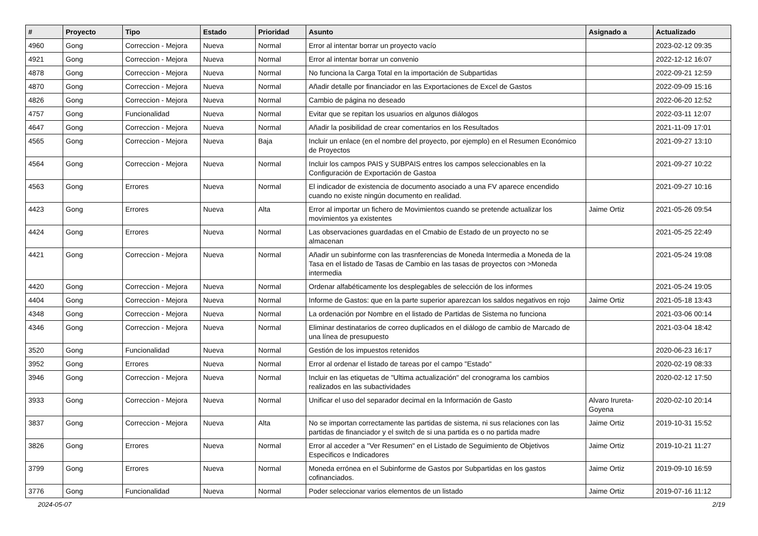| # | Proyecto | Tipo | Estado | Prioridad | Asunto | Asignado a | Actualizado |
| --- | --- | --- | --- | --- | --- | --- | --- |
| 4960 | Gong | Correccion - Mejora | Nueva | Normal | Error al intentar borrar un proyecto vacío | | 2023-02-12 09:35 |
| 4921 | Gong | Correccion - Mejora | Nueva | Normal | Error al intentar borrar un convenio | | 2022-12-12 16:07 |
| 4878 | Gong | Correccion - Mejora | Nueva | Normal | No funciona la Carga Total en la importación de Subpartidas | | 2022-09-21 12:59 |
| 4870 | Gong | Correccion - Mejora | Nueva | Normal | Añadir detalle por financiador en las Exportaciones de Excel de Gastos | | 2022-09-09 15:16 |
| 4826 | Gong | Correccion - Mejora | Nueva | Normal | Cambio de página no deseado | | 2022-06-20 12:52 |
| 4757 | Gong | Funcionalidad | Nueva | Normal | Evitar que se repitan los usuarios en algunos diálogos | | 2022-03-11 12:07 |
| 4647 | Gong | Correccion - Mejora | Nueva | Normal | Añadir la posibilidad de crear comentarios en los Resultados | | 2021-11-09 17:01 |
| 4565 | Gong | Correccion - Mejora | Nueva | Baja | Incluir un enlace (en el nombre del proyecto, por ejemplo) en el Resumen Económico de Proyectos | | 2021-09-27 13:10 |
| 4564 | Gong | Correccion - Mejora | Nueva | Normal | Incluir los campos PAIS y SUBPAIS entres los campos seleccionables en la Configuración de Exportación de Gastoa | | 2021-09-27 10:22 |
| 4563 | Gong | Errores | Nueva | Normal | El indicador de existencia de documento asociado a una FV aparece encendido cuando no existe ningún documento en realidad. | | 2021-09-27 10:16 |
| 4423 | Gong | Errores | Nueva | Alta | Error al importar un fichero de Movimientos cuando se pretende actualizar los movimientos ya existentes | Jaime Ortiz | 2021-05-26 09:54 |
| 4424 | Gong | Errores | Nueva | Normal | Las observaciones guardadas en el Cmabio de Estado de un proyecto no se almacenan | | 2021-05-25 22:49 |
| 4421 | Gong | Correccion - Mejora | Nueva | Normal | Añadir un subinforme con las trasnferencias de Moneda Intermedia a Moneda de la Tasa en el listado de Tasas de Cambio en las tasas de proyectos con >Moneda intermedia | | 2021-05-24 19:08 |
| 4420 | Gong | Correccion - Mejora | Nueva | Normal | Ordenar alfabéticamente los desplegables de selección de los informes | | 2021-05-24 19:05 |
| 4404 | Gong | Correccion - Mejora | Nueva | Normal | Informe de Gastos: que en la parte superior aparezcan los saldos negativos en rojo | Jaime Ortiz | 2021-05-18 13:43 |
| 4348 | Gong | Correccion - Mejora | Nueva | Normal | La ordenación por Nombre en el listado de Partidas de Sistema no funciona | | 2021-03-06 00:14 |
| 4346 | Gong | Correccion - Mejora | Nueva | Normal | Eliminar destinatarios de correo duplicados en el diálogo de cambio de Marcado de una línea de presupuesto | | 2021-03-04 18:42 |
| 3520 | Gong | Funcionalidad | Nueva | Normal | Gestión de los impuestos retenidos | | 2020-06-23 16:17 |
| 3952 | Gong | Errores | Nueva | Normal | Error al ordenar el listado de tareas por el campo "Estado" | | 2020-02-19 08:33 |
| 3946 | Gong | Correccion - Mejora | Nueva | Normal | Incluir en las etiquetas de "Ultima actualización" del cronograma los cambios realizados en las subactividades | | 2020-02-12 17:50 |
| 3933 | Gong | Correccion - Mejora | Nueva | Normal | Unificar el uso del separador decimal en la Información de Gasto | Alvaro Irureta-Goyena | 2020-02-10 20:14 |
| 3837 | Gong | Correccion - Mejora | Nueva | Alta | No se importan correctamente las partidas de sistema, ni sus relaciones con las partidas de financiador y el switch de si una partida es o no partida madre | Jaime Ortiz | 2019-10-31 15:52 |
| 3826 | Gong | Errores | Nueva | Normal | Error al acceder a "Ver Resumen" en el Listado de Seguimiento de Objetivos Especificos e Indicadores | Jaime Ortiz | 2019-10-21 11:27 |
| 3799 | Gong | Errores | Nueva | Normal | Moneda errónea en el Subinforme de Gastos por Subpartidas en los gastos cofinanciados. | Jaime Ortiz | 2019-09-10 16:59 |
| 3776 | Gong | Funcionalidad | Nueva | Normal | Poder seleccionar varios elementos de un listado | Jaime Ortiz | 2019-07-16 11:12 |
2024-05-07 2/19